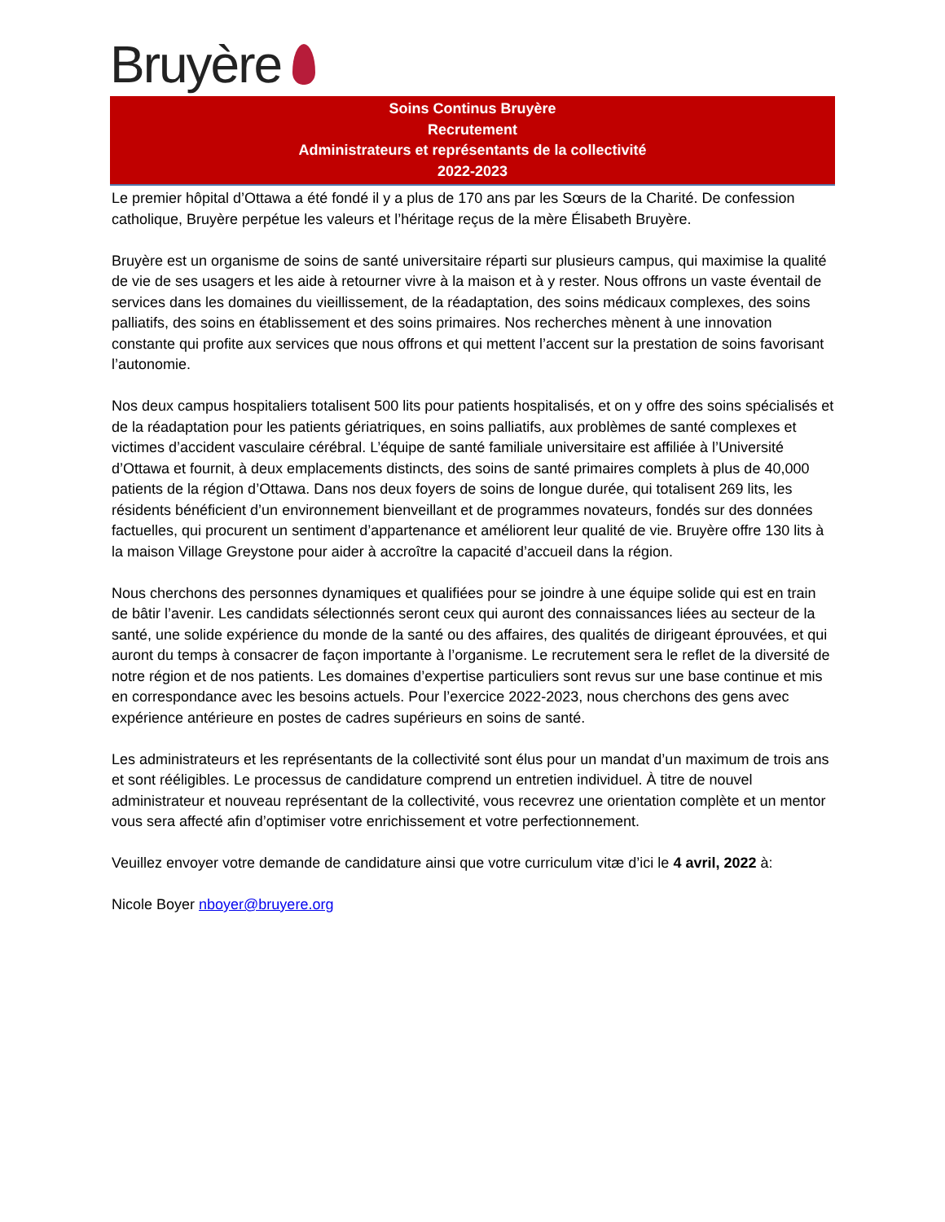Bruyère
Soins Continus Bruyère
Recrutement
Administrateurs et représentants de la collectivité
2022-2023
Le premier hôpital d’Ottawa a été fondé il y a plus de 170 ans par les Sœurs de la Charité. De confession catholique, Bruyère perpétue les valeurs et l’héritage reçus de la mère Élisabeth Bruyère.
Bruyère est un organisme de soins de santé universitaire réparti sur plusieurs campus, qui maximise la qualité de vie de ses usagers et les aide à retourner vivre à la maison et à y rester. Nous offrons un vaste éventail de services dans les domaines du vieillissement, de la réadaptation, des soins médicaux complexes, des soins palliatifs, des soins en établissement et des soins primaires. Nos recherches mènent à une innovation constante qui profite aux services que nous offrons et qui mettent l’accent sur la prestation de soins favorisant l’autonomie.
Nos deux campus hospitaliers totalisent 500 lits pour patients hospitalisés, et on y offre des soins spécialisés et de la réadaptation pour les patients gériatriques, en soins palliatifs, aux problèmes de santé complexes et victimes d’accident vasculaire cérébral. L’équipe de santé familiale universitaire est affiliée à l’Université d’Ottawa et fournit, à deux emplacements distincts, des soins de santé primaires complets à plus de 40,000 patients de la région d’Ottawa. Dans nos deux foyers de soins de longue durée, qui totalisent 269 lits, les résidents bénéficient d’un environnement bienveillant et de programmes novateurs, fondés sur des données factuelles, qui procurent un sentiment d’appartenance et améliorent leur qualité de vie. Bruyère offre 130 lits à la maison Village Greystone pour aider à accroître la capacité d’accueil dans la région.
Nous cherchons des personnes dynamiques et qualifiées pour se joindre à une équipe solide qui est en train de bâtir l’avenir. Les candidats sélectionnés seront ceux qui auront des connaissances liées au secteur de la santé, une solide expérience du monde de la santé ou des affaires, des qualités de dirigeant éprouvées, et qui auront du temps à consacrer de façon importante à l’organisme. Le recrutement sera le reflet de la diversité de notre région et de nos patients. Les domaines d’expertise particuliers sont revus sur une base continue et mis en correspondance avec les besoins actuels. Pour l’exercice 2022-2023, nous cherchons des gens avec expérience antérieure en postes de cadres supérieurs en soins de santé.
Les administrateurs et les représentants de la collectivité sont élus pour un mandat d’un maximum de trois ans et sont rééligibles. Le processus de candidature comprend un entretien individuel. À titre de nouvel administrateur et nouveau représentant de la collectivité, vous recevrez une orientation complète et un mentor vous sera affecté afin d’optimiser votre enrichissement et votre perfectionnement.
Veuillez envoyer votre demande de candidature ainsi que votre curriculum vitæ d’ici le 4 avril, 2022 à:
Nicole Boyer nboyer@bruyere.org